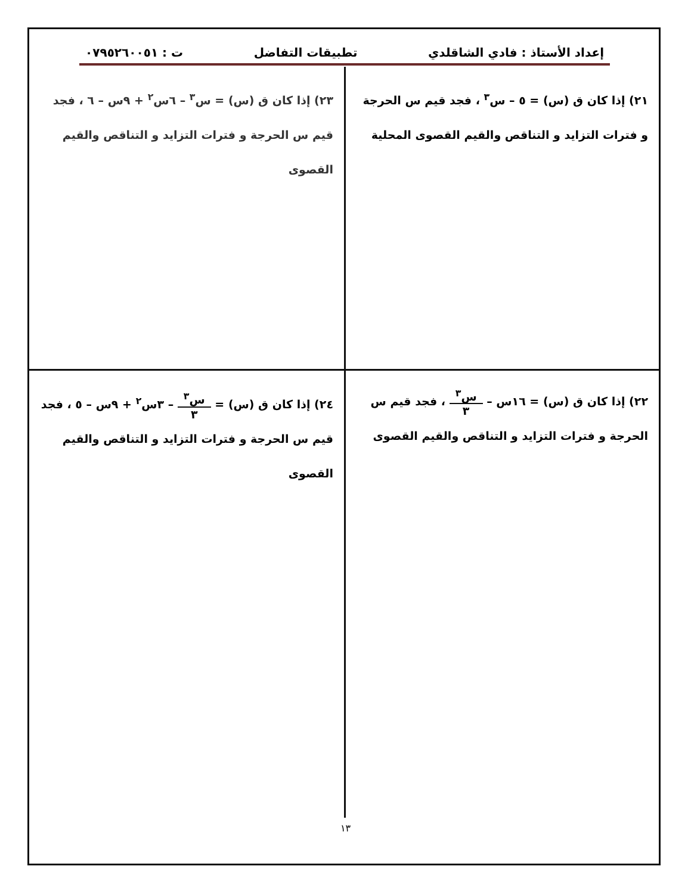إعداد الأستاذ : فادي الشاقلدي تطبيقات التفاضل ت : ٠٧٩٥٢٦٠٠٥١
٢١) إذا كان ق (س) = ٥ – س<sup>٣</sup> ، فجد قيم س الحرجة و فترات التزايد و التناقص والقيم القصوى المحلية
٢٣) إذا كان ق (س) = س<sup>٣</sup> – ٦س<sup>٢</sup> + ٩س – ٦ ، فجد قيم س الحرجة و فترات التزايد و التناقص والقيم القصوى
٢٢) إذا كان ق (س) = ١٦س – س<sup>٣</sup> ٣ ، فجد قيم س الحرجة و فترات التزايد و التناقص والقيم القصوى
٢٤) إذا كان ق (س) = س<sup>٣</sup> ٣ – ٣س<sup>٢</sup> + ٩س – ٥ ، فجد قيم س الحرجة و فترات التزايد و التناقص والقيم القصوى
١٣